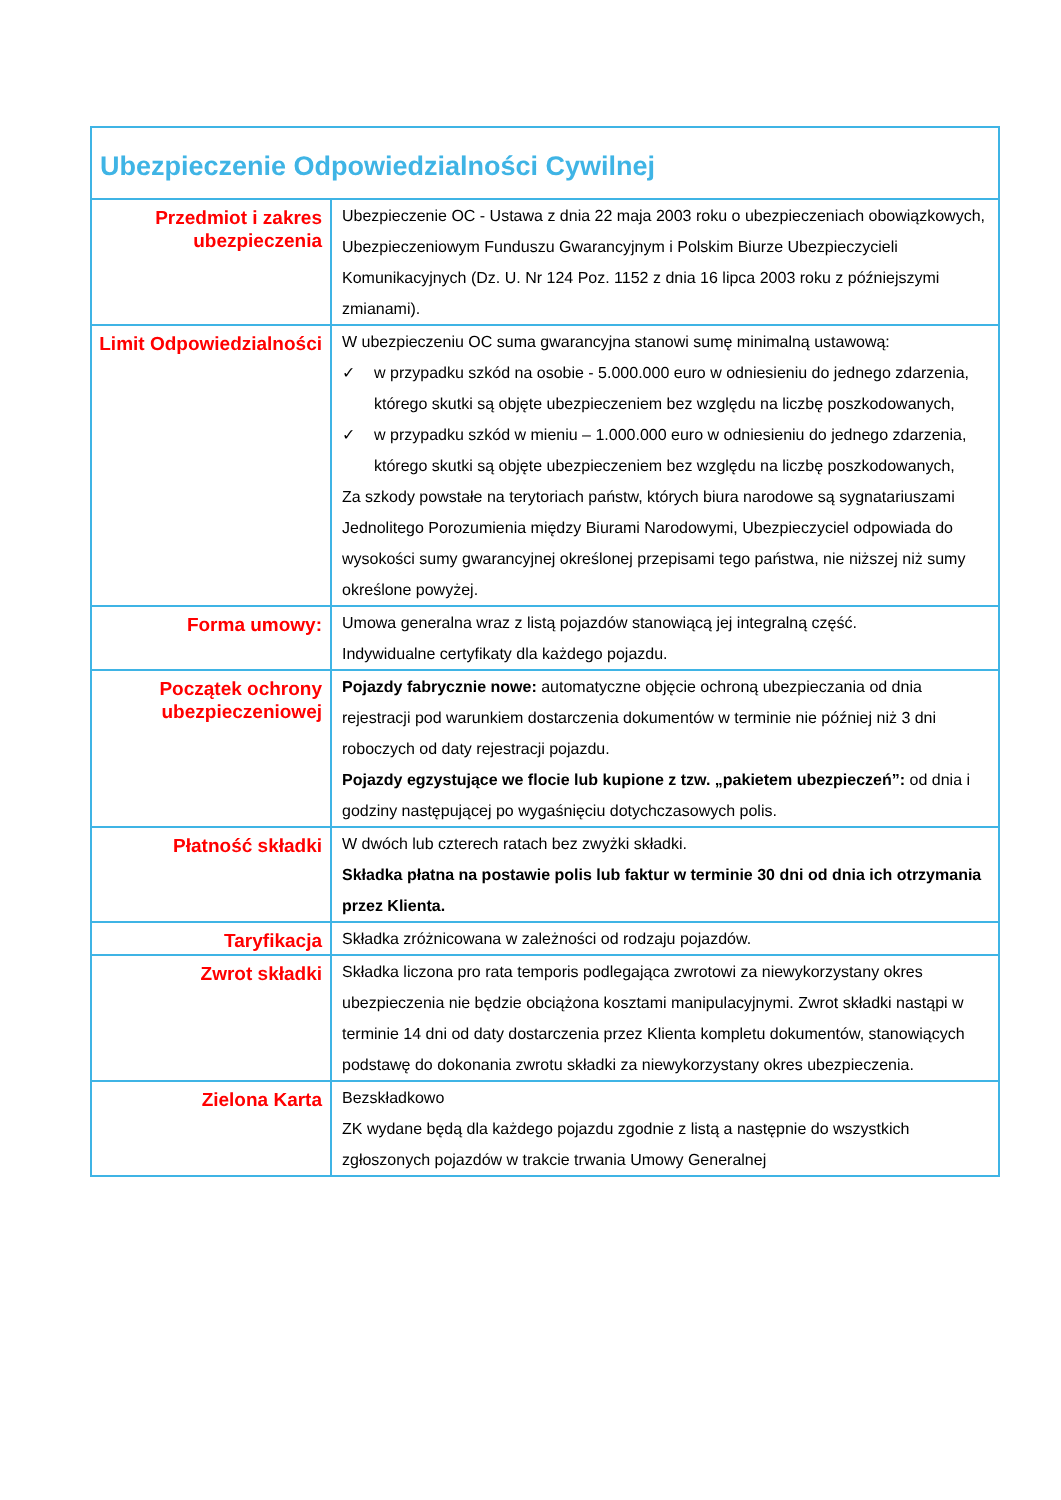| Ubezpieczenie Odpowiedzialności Cywilnej | |
| Przedmiot i zakres ubezpieczenia | Ubezpieczenie OC - Ustawa z dnia 22 maja 2003 roku o ubezpieczeniach obowiązkowych, Ubezpieczeniowym Funduszu Gwarancyjnym i Polskim Biurze Ubezpieczycieli Komunikacyjnych (Dz. U. Nr 124 Poz. 1152 z dnia 16 lipca 2003 roku z późniejszymi zmianami). |
| Limit Odpowiedzialności | W ubezpieczeniu OC suma gwarancyjna stanowi sumę minimalną ustawową: ✓ w przypadku szkód na osobie - 5.000.000 euro w odniesieniu do jednego zdarzenia, którego skutki są objęte ubezpieczeniem bez względu na liczbę poszkodowanych, ✓ w przypadku szkód w mieniu – 1.000.000 euro w odniesieniu do jednego zdarzenia, którego skutki są objęte ubezpieczeniem bez względu na liczbę poszkodowanych, Za szkody powstałe na terytoriach państw, których biura narodowe są sygnatariuszami Jednolitego Porozumienia między Biurami Narodowymi, Ubezpieczyciel odpowiada do wysokości sumy gwarancyjnej określonej przepisami tego państwa, nie niższej niż sumy określone powyżej. |
| Forma umowy: | Umowa generalna wraz z listą pojazdów stanowiącą jej integralną część. Indywidualne certyfikaty dla każdego pojazdu. |
| Początek ochrony ubezpieczeniowej | Pojazdy fabrycznie nowe: automatyczne objęcie ochroną ubezpieczania od dnia rejestracji pod warunkiem dostarczenia dokumentów w terminie nie później niż 3 dni roboczych od daty rejestracji pojazdu. Pojazdy egzystujące we flocie lub kupione z tzw. „pakietem ubezpieczeń”: od dnia i godziny następującej po wygaśnięciu dotychczasowych polis. |
| Płatność składki | W dwóch lub czterech ratach bez zwyżki składki. Składka płatna na postawie polis lub faktur w terminie 30 dni od dnia ich otrzymania przez Klienta. |
| Taryfikacja | Składka zróżnicowana w zależności od rodzaju pojazdów. |
| Zwrot składki | Składka liczona pro rata temporis podlegająca zwrotowi za niewykorzystany okres ubezpieczenia nie będzie obciążona kosztami manipulacyjnymi. Zwrot składki nastąpi w terminie 14 dni od daty dostarczenia przez Klienta kompletu dokumentów, stanowiących podstawę do dokonania zwrotu składki za niewykorzystany okres ubezpieczenia. |
| Zielona Karta | Bezskładkowo ZK wydane będą dla każdego pojazdu zgodnie z listą a następnie do wszystkich zgłoszonych pojazdów w trakcie trwania Umowy Generalnej |